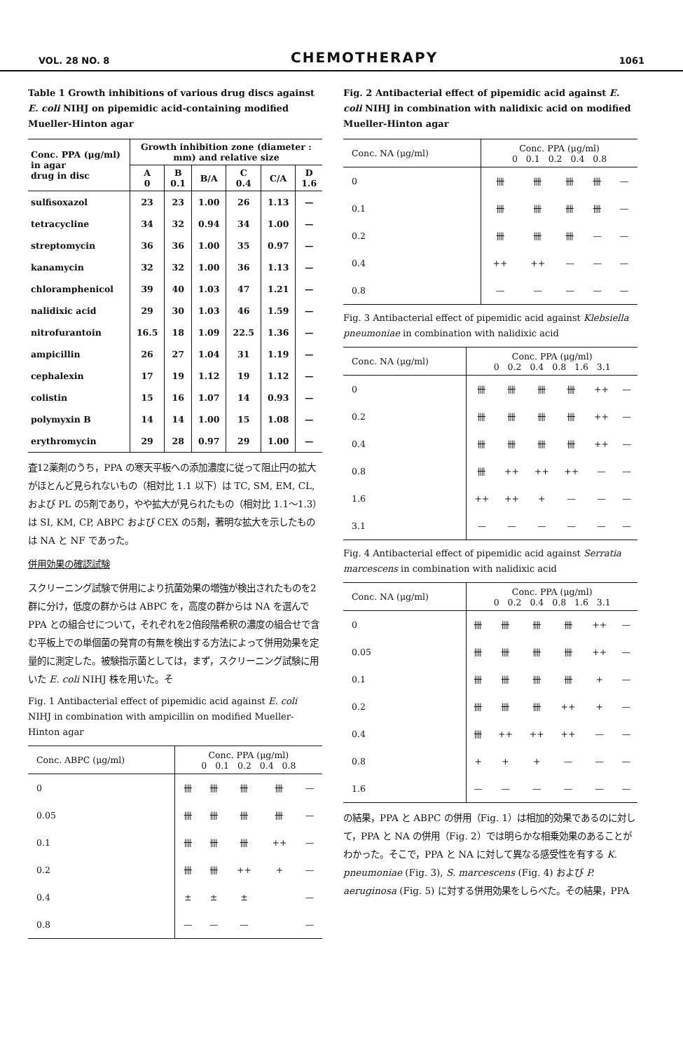VOL. 28 NO. 8 CHEMOTHERAPY 1061
Table 1 Growth inhibitions of various drug discs against E. coli NIHJ on pipemidic acid-containing modified Mueller-Hinton agar
| Conc. PPA (μg/ml) in agar drug in disc | Growth inhibition zone (diameter : mm) and relative size | | | | | |
| --- | --- | --- | --- | --- | --- | --- |
| | A 0 | B 0.1 | B/A | C 0.4 | C/A | D 1.6 |
| sulfisoxazol | 23 | 23 | 1.00 | 26 | 1.13 | — |
| tetracycline | 34 | 32 | 0.94 | 34 | 1.00 | — |
| streptomycin | 36 | 36 | 1.00 | 35 | 0.97 | — |
| kanamycin | 32 | 32 | 1.00 | 36 | 1.13 | — |
| chloramphenicol | 39 | 40 | 1.03 | 47 | 1.21 | — |
| nalidixic acid | 29 | 30 | 1.03 | 46 | 1.59 | — |
| nitrofurantoin | 16.5 | 18 | 1.09 | 22.5 | 1.36 | — |
| ampicillin | 26 | 27 | 1.04 | 31 | 1.19 | — |
| cephalexin | 17 | 19 | 1.12 | 19 | 1.12 | — |
| colistin | 15 | 16 | 1.07 | 14 | 0.93 | — |
| polymyxin B | 14 | 14 | 1.00 | 15 | 1.08 | — |
| erythromycin | 29 | 28 | 0.97 | 29 | 1.00 | — |
査12薬剤のうち，PPA の寒天平板への添加濃度に従って阻止円の拡大がほとんど見られないもの（相対比 1.1 以下）は TC, SM, EM, CL, および PL の5剤であり，やや拡大が見られたもの（相対比 1.1〜1.3）は SI, KM, CP, ABPC および CEX の5剤，著明な拡大を示したものは NA と NF であった。
併用効果の確認試験
スクリーニング試験で併用により抗菌効果の増強が検出されたものを2群に分け，低度の群からは ABPC を，高度の群からは NA を選んで PPA との組合せについて，それぞれを2倍段階希釈の濃度の組合せで含む平板上での単個菌の発育の有無を検出する方法によって併用効果を定量的に測定した。被験指示菌としては，まず，スクリーニング試験に用いた E. coli NIHJ 株を用いた。そ
Fig. 1 Antibacterial effect of pipemidic acid against E. coli NIHJ in combination with ampicillin on modified Mueller-Hinton agar
| Conc. ABPC (μg/ml) | Conc. PPA (μg/ml) 0 0.1 0.2 0.4 0.8 | | | | |
| --- | --- | --- | --- | --- | --- |
| 0 | 卌 | 卌 | 卌 | 卌 | — |
| 0.05 | 卌 | 卌 | 卌 | 卌 | — |
| 0.1 | 卌 | 卌 | 卌 | ++ | — |
| 0.2 | 卌 | 卌 | ++ | + | — |
| 0.4 | ± | ± | ± | | — |
| 0.8 | — | — | — | | — |
Fig. 2 Antibacterial effect of pipemidic acid against E. coli NIHJ in combination with nalidixic acid on modified Mueller-Hinton agar
| Conc. NA (μg/ml) | Conc. PPA (μg/ml) 0 0.1 0.2 0.4 0.8 | | | | |
| --- | --- | --- | --- | --- | --- |
| 0 | 卌 | 卌 | 卌 | 卌 | — |
| 0.1 | 卌 | 卌 | 卌 | 卌 | — |
| 0.2 | 卌 | 卌 | 卌 | — | — |
| 0.4 | ++ | ++ | — | — | — |
| 0.8 | — | — | — | — | — |
Fig. 3 Antibacterial effect of pipemidic acid against Klebsiella pneumoniae in combination with nalidixic acid
| Conc. NA (μg/ml) | Conc. PPA (μg/ml) 0 0.2 0.4 0.8 1.6 3.1 | | | | | |
| --- | --- | --- | --- | --- | --- | --- |
| 0 | 卌 | 卌 | 卌 | 卌 | ++ | — |
| 0.2 | 卌 | 卌 | 卌 | 卌 | ++ | — |
| 0.4 | 卌 | 卌 | 卌 | 卌 | ++ | — |
| 0.8 | 卌 | ++ | ++ | ++ | — | — |
| 1.6 | ++ | ++ | + | — | — | — |
| 3.1 | — | — | — | — | — | — |
Fig. 4 Antibacterial effect of pipemidic acid against Serratia marcescens in combination with nalidixic acid
| Conc. NA (μg/ml) | Conc. PPA (μg/ml) 0 0.2 0.4 0.8 1.6 3.1 | | | | | |
| --- | --- | --- | --- | --- | --- | --- |
| 0 | 卌 | 卌 | 卌 | 卌 | ++ | — |
| 0.05 | 卌 | 卌 | 卌 | 卌 | ++ | — |
| 0.1 | 卌 | 卌 | 卌 | 卌 | + | — |
| 0.2 | 卌 | 卌 | 卌 | ++ | + | — |
| 0.4 | 卌 | ++ | ++ | ++ | — | — |
| 0.8 | + | + | + | — | — | — |
| 1.6 | — | — | — | — | — | — |
の結果，PPA と ABPC の併用（Fig. 1）は相加的効果であるのに対して，PPA と NA の併用（Fig. 2）では明らかな相乗効果のあることがわかった。そこで，PPA と NA に対して異なる感受性を有する K. pneumoniae (Fig. 3), S. marcescens (Fig. 4) および P. aeruginosa (Fig. 5) に対する併用効果をしらべた。その結果，PPA